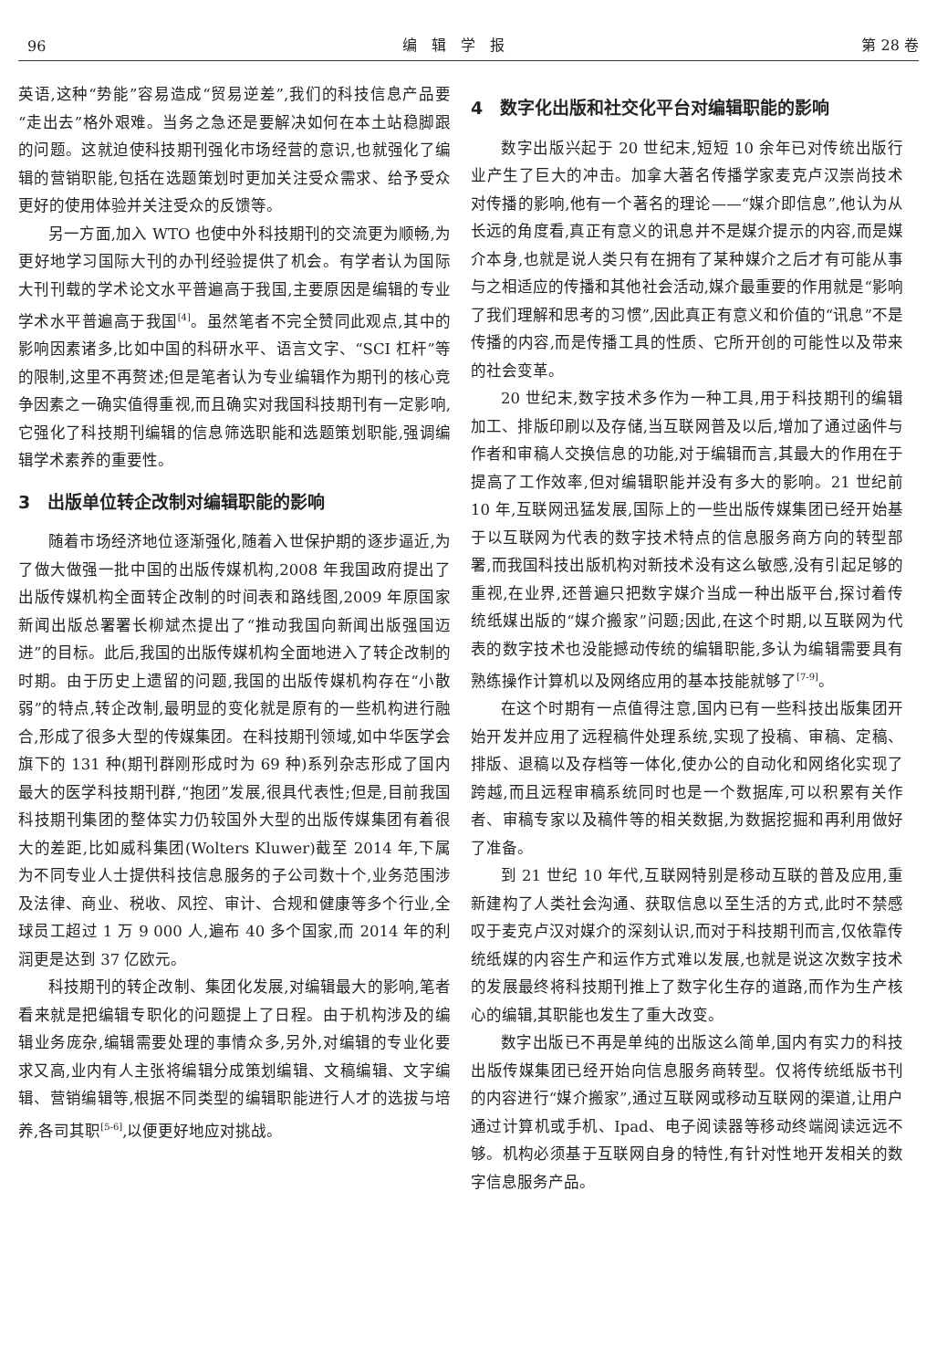96 编　辑　学　报 第 28 卷
英语,这种“势能”容易造成“贸易逆差”,我们的科技信息产品要“走出去”格外艰难。当务之急还是要解决如何在本土站稳脚跟的问题。这就迫使科技期刊强化市场经营的意识,也就强化了编辑的营销职能,包括在选题策划时更加关注受众需求、给予受众更好的使用体验并关注受众的反馈等。
另一方面,加入 WTO 也使中外科技期刊的交流更为顺畅,为更好地学习国际大刊的办刊经验提供了机会。有学者认为国际大刊刊载的学术论文水平普遍高于我国,主要原因是编辑的专业学术水平普遍高于我国<sup>[4]</sup>。虽然笔者不完全赞同此观点,其中的影响因素诸多,比如中国的科研水平、语言文字、“SCI 杠杆”等的限制,这里不再赘述;但是笔者认为专业编辑作为期刊的核心竞争因素之一确实值得重视,而且确实对我国科技期刊有一定影响,它强化了科技期刊编辑的信息筛选职能和选题策划职能,强调编辑学术素养的重要性。
3　出版单位转企改制对编辑职能的影响
随着市场经济地位逐渐强化,随着入世保护期的逐步逼近,为了做大做强一批中国的出版传媒机构,2008 年我国政府提出了出版传媒机构全面转企改制的时间表和路线图,2009 年原国家新闻出版总署署长柳斌杰提出了“推动我国向新闻出版强国迈进”的目标。此后,我国的出版传媒机构全面地进入了转企改制的时期。由于历史上遗留的问题,我国的出版传媒机构存在“小散弱”的特点,转企改制,最明显的变化就是原有的一些机构进行融合,形成了很多大型的传媒集团。在科技期刊领域,如中华医学会旗下的 131 种(期刊群刚形成时为 69 种)系列杂志形成了国内最大的医学科技期刊群,“抱团”发展,很具代表性;但是,目前我国科技期刊集团的整体实力仍较国外大型的出版传媒集团有着很大的差距,比如威科集团(Wolters Kluwer)截至 2014 年,下属为不同专业人士提供科技信息服务的子公司数十个,业务范围涉及法律、商业、税收、风控、审计、合规和健康等多个行业,全球员工超过 1 万 9 000 人,遍布 40 多个国家,而 2014 年的利润更是达到 37 亿欧元。
科技期刊的转企改制、集团化发展,对编辑最大的影响,笔者看来就是把编辑专职化的问题提上了日程。由于机构涉及的编辑业务庞杂,编辑需要处理的事情众多,另外,对编辑的专业化要求又高,业内有人主张将编辑分成策划编辑、文稿编辑、文字编辑、营销编辑等,根据不同类型的编辑职能进行人才的选拔与培养,各司其职<sup>[5-6]</sup>,以便更好地应对挑战。
4　数字化出版和社交化平台对编辑职能的影响
数字出版兴起于 20 世纪末,短短 10 余年已对传统出版行业产生了巨大的冲击。加拿大著名传播学家麦克卢汉崇尚技术对传播的影响,他有一个著名的理论——“媒介即信息”,他认为从长远的角度看,真正有意义的讯息并不是媒介提示的内容,而是媒介本身,也就是说人类只有在拥有了某种媒介之后才有可能从事与之相适应的传播和其他社会活动,媒介最重要的作用就是“影响了我们理解和思考的习惯”,因此真正有意义和价值的“讯息”不是传播的内容,而是传播工具的性质、它所开创的可能性以及带来的社会变革。
20 世纪末,数字技术多作为一种工具,用于科技期刊的编辑加工、排版印刷以及存储,当互联网普及以后,增加了通过函件与作者和审稿人交换信息的功能,对于编辑而言,其最大的作用在于提高了工作效率,但对编辑职能并没有多大的影响。21 世纪前 10 年,互联网迅猛发展,国际上的一些出版传媒集团已经开始基于以互联网为代表的数字技术特点的信息服务商方向的转型部署,而我国科技出版机构对新技术没有这么敏感,没有引起足够的重视,在业界,还普遍只把数字媒介当成一种出版平台,探讨着传统纸媒出版的“媒介搬家”问题;因此,在这个时期,以互联网为代表的数字技术也没能撼动传统的编辑职能,多认为编辑需要具有熟练操作计算机以及网络应用的基本技能就够了<sup>[7-9]</sup>。
在这个时期有一点值得注意,国内已有一些科技出版集团开始开发并应用了远程稿件处理系统,实现了投稿、审稿、定稿、排版、退稿以及存档等一体化,使办公的自动化和网络化实现了跨越,而且远程审稿系统同时也是一个数据库,可以积累有关作者、审稿专家以及稿件等的相关数据,为数据挖掘和再利用做好了准备。
到 21 世纪 10 年代,互联网特别是移动互联的普及应用,重新建构了人类社会沟通、获取信息以至生活的方式,此时不禁感叹于麦克卢汉对媒介的深刻认识,而对于科技期刊而言,仅依靠传统纸媒的内容生产和运作方式难以发展,也就是说这次数字技术的发展最终将科技期刊推上了数字化生存的道路,而作为生产核心的编辑,其职能也发生了重大改变。
数字出版已不再是单纯的出版这么简单,国内有实力的科技出版传媒集团已经开始向信息服务商转型。仅将传统纸版书刊的内容进行“媒介搬家”,通过互联网或移动互联网的渠道,让用户通过计算机或手机、Ipad、电子阅读器等移动终端阅读远远不够。机构必须基于互联网自身的特性,有针对性地开发相关的数字信息服务产品。